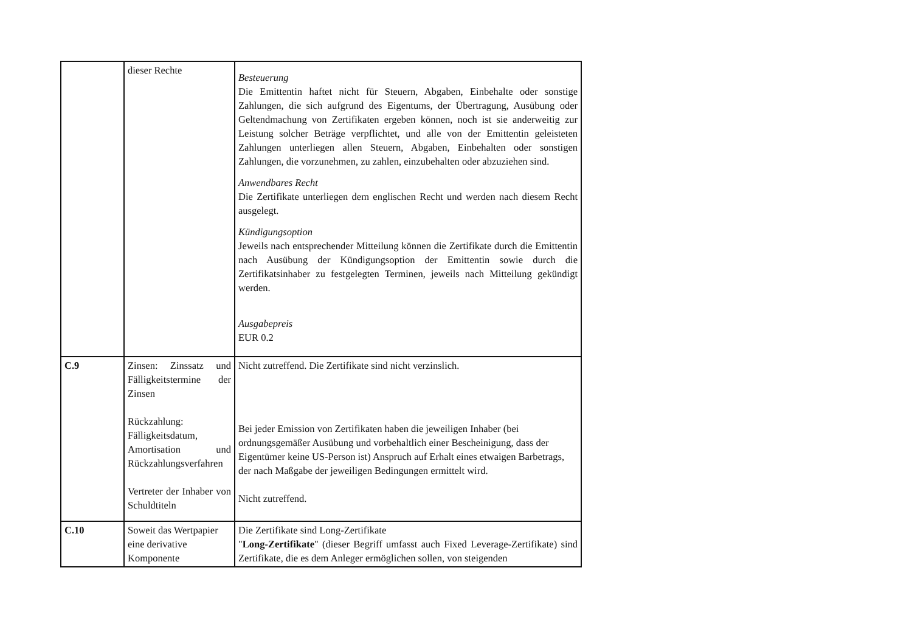| | dieser Rechte | Besteuerung Die Emittentin haftet nicht für Steuern, Abgaben, Einbehalte oder sonstige Zahlungen, die sich aufgrund des Eigentums, der Übertragung, Ausübung oder Geltendmachung von Zertifikaten ergeben können, noch ist sie anderweitig zur Leistung solcher Beträge verpflichtet, und alle von der Emittentin geleisteten Zahlungen unterliegen allen Steuern, Abgaben, Einbehalten oder sonstigen Zahlungen, die vorzunehmen, zu zahlen, einzubehalten oder abzuziehen sind. Anwendbares Recht Die Zertifikate unterliegen dem englischen Recht und werden nach diesem Recht ausgelegt. Kündigungsoption Jeweils nach entsprechender Mitteilung können die Zertifikate durch die Emittentin nach Ausübung der Kündigungsoption der Emittentin sowie durch die Zertifikatsinhaber zu festgelegten Terminen, jeweils nach Mitteilung gekündigt werden. Ausgabepreis EUR 0.2 |
| C.9 | Zinsen: Zinssatz und Fälligkeitstermine der Zinsen Rückzahlung: Fälligkeitsdatum, Amortisation und Rückzahlungsverfahren Vertreter der Inhaber von Schuldtiteln | Nicht zutreffend. Die Zertifikate sind nicht verzinslich. Bei jeder Emission von Zertifikaten haben die jeweiligen Inhaber (bei ordnungsgemäßer Ausübung und vorbehaltlich einer Bescheinigung, dass der Eigentümer keine US-Person ist) Anspruch auf Erhalt eines etwaigen Barbetrags, der nach Maßgabe der jeweiligen Bedingungen ermittelt wird. Nicht zutreffend. |
| C.10 | Soweit das Wertpapier eine derivative Komponente | Die Zertifikate sind Long-Zertifikate " Long-Zertifikate " (dieser Begriff umfasst auch Fixed Leverage-Zertifikate) sind Zertifikate, die es dem Anleger ermöglichen sollen, von steigenden |